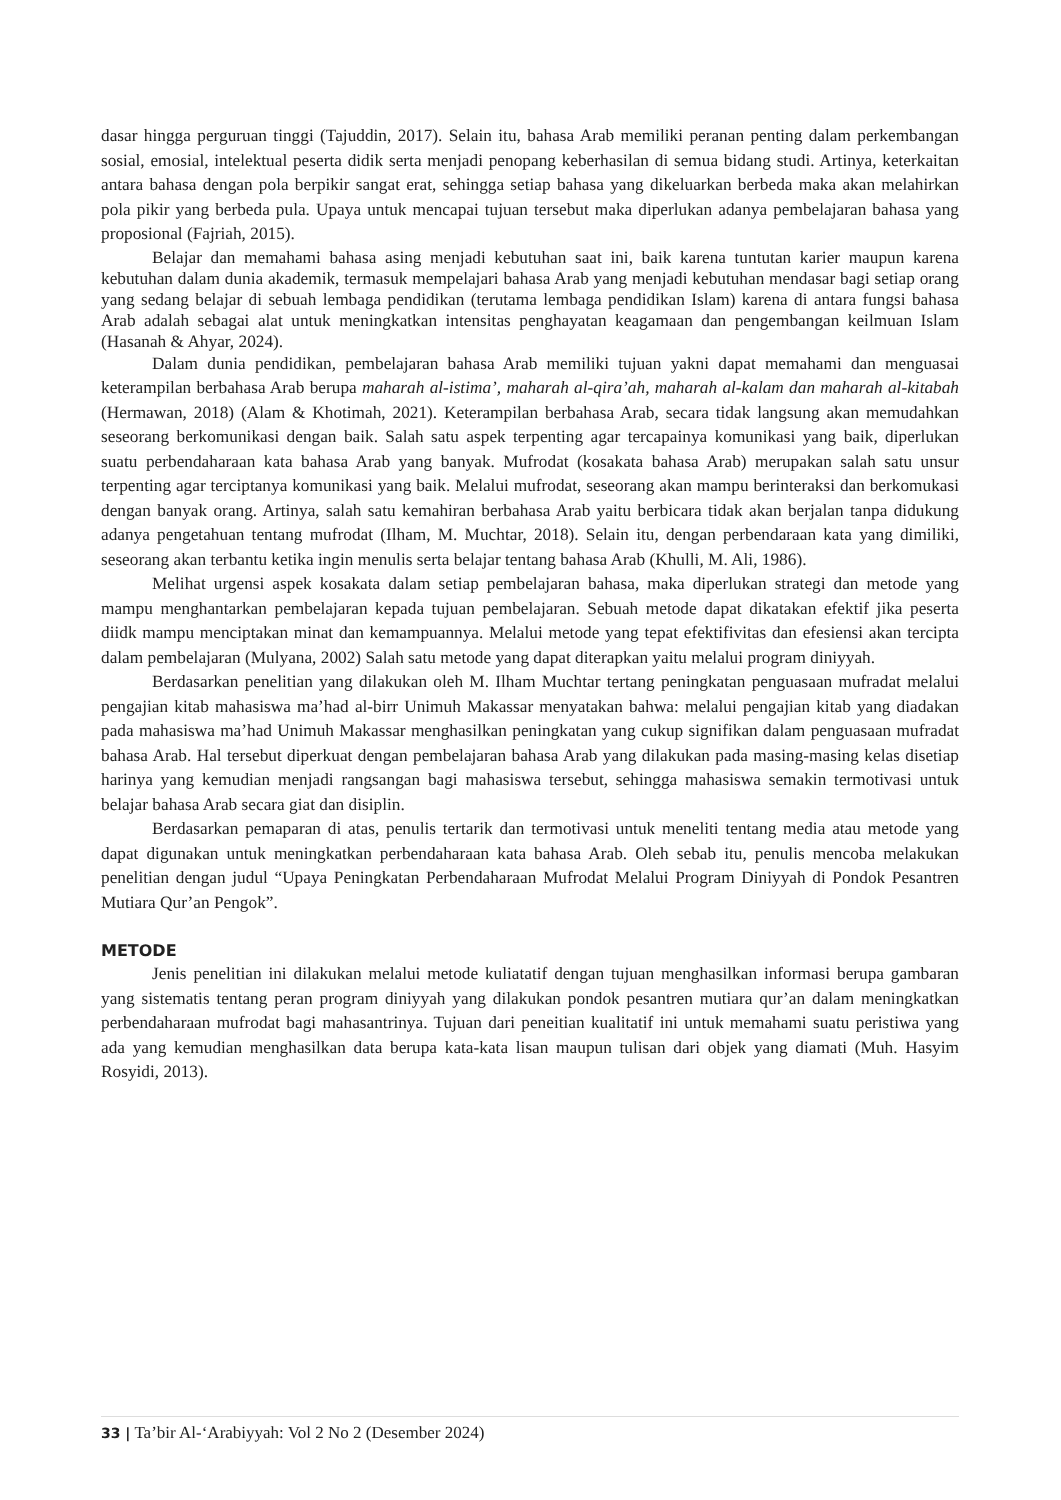dasar hingga perguruan tinggi (Tajuddin, 2017). Selain itu, bahasa Arab memiliki peranan penting dalam perkembangan sosial, emosial, intelektual peserta didik serta menjadi penopang keberhasilan di semua bidang studi. Artinya, keterkaitan antara bahasa dengan pola berpikir sangat erat, sehingga setiap bahasa yang dikeluarkan berbeda maka akan melahirkan pola pikir yang berbeda pula. Upaya untuk mencapai tujuan tersebut maka diperlukan adanya pembelajaran bahasa yang proposional (Fajriah, 2015).
Belajar dan memahami bahasa asing menjadi kebutuhan saat ini, baik karena tuntutan karier maupun karena kebutuhan dalam dunia akademik, termasuk mempelajari bahasa Arab yang menjadi kebutuhan mendasar bagi setiap orang yang sedang belajar di sebuah lembaga pendidikan (terutama lembaga pendidikan Islam) karena di antara fungsi bahasa Arab adalah sebagai alat untuk meningkatkan intensitas penghayatan keagamaan dan pengembangan keilmuan Islam (Hasanah & Ahyar, 2024).
Dalam dunia pendidikan, pembelajaran bahasa Arab memiliki tujuan yakni dapat memahami dan menguasai keterampilan berbahasa Arab berupa maharah al-istima’, maharah al-qira’ah, maharah al-kalam dan maharah al-kitabah (Hermawan, 2018) (Alam & Khotimah, 2021). Keterampilan berbahasa Arab, secara tidak langsung akan memudahkan seseorang berkomunikasi dengan baik. Salah satu aspek terpenting agar tercapainya komunikasi yang baik, diperlukan suatu perbendaharaan kata bahasa Arab yang banyak. Mufrodat (kosakata bahasa Arab) merupakan salah satu unsur terpenting agar terciptanya komunikasi yang baik. Melalui mufrodat, seseorang akan mampu berinteraksi dan berkomukasi dengan banyak orang. Artinya, salah satu kemahiran berbahasa Arab yaitu berbicara tidak akan berjalan tanpa didukung adanya pengetahuan tentang mufrodat (Ilham, M. Muchtar, 2018). Selain itu, dengan perbendaraan kata yang dimiliki, seseorang akan terbantu ketika ingin menulis serta belajar tentang bahasa Arab (Khulli, M. Ali, 1986).
Melihat urgensi aspek kosakata dalam setiap pembelajaran bahasa, maka diperlukan strategi dan metode yang mampu menghantarkan pembelajaran kepada tujuan pembelajaran. Sebuah metode dapat dikatakan efektif jika peserta diidk mampu menciptakan minat dan kemampuannya. Melalui metode yang tepat efektifivitas dan efesiensi akan tercipta dalam pembelajaran (Mulyana, 2002) Salah satu metode yang dapat diterapkan yaitu melalui program diniyyah.
Berdasarkan penelitian yang dilakukan oleh M. Ilham Muchtar tertang peningkatan penguasaan mufradat melalui pengajian kitab mahasiswa ma’had al-birr Unimuh Makassar menyatakan bahwa: melalui pengajian kitab yang diadakan pada mahasiswa ma’had Unimuh Makassar menghasilkan peningkatan yang cukup signifikan dalam penguasaan mufradat bahasa Arab. Hal tersebut diperkuat dengan pembelajaran bahasa Arab yang dilakukan pada masing-masing kelas disetiap harinya yang kemudian menjadi rangsangan bagi mahasiswa tersebut, sehingga mahasiswa semakin termotivasi untuk belajar bahasa Arab secara giat dan disiplin.
Berdasarkan pemaparan di atas, penulis tertarik dan termotivasi untuk meneliti tentang media atau metode yang dapat digunakan untuk meningkatkan perbendaharaan kata bahasa Arab. Oleh sebab itu, penulis mencoba melakukan penelitian dengan judul “Upaya Peningkatan Perbendaharaan Mufrodat Melalui Program Diniyyah di Pondok Pesantren Mutiara Qur’an Pengok”.
METODE
Jenis penelitian ini dilakukan melalui metode kuliatatif dengan tujuan menghasilkan informasi berupa gambaran yang sistematis tentang peran program diniyyah yang dilakukan pondok pesantren mutiara qur’an dalam meningkatkan perbendaharaan mufrodat bagi mahasantrinya. Tujuan dari peneitian kualitatif ini untuk memahami suatu peristiwa yang ada yang kemudian menghasilkan data berupa kata-kata lisan maupun tulisan dari objek yang diamati (Muh. Hasyim Rosyidi, 2013).
33 | Ta’bir Al-‘Arabiyyah: Vol 2 No 2 (Desember 2024)